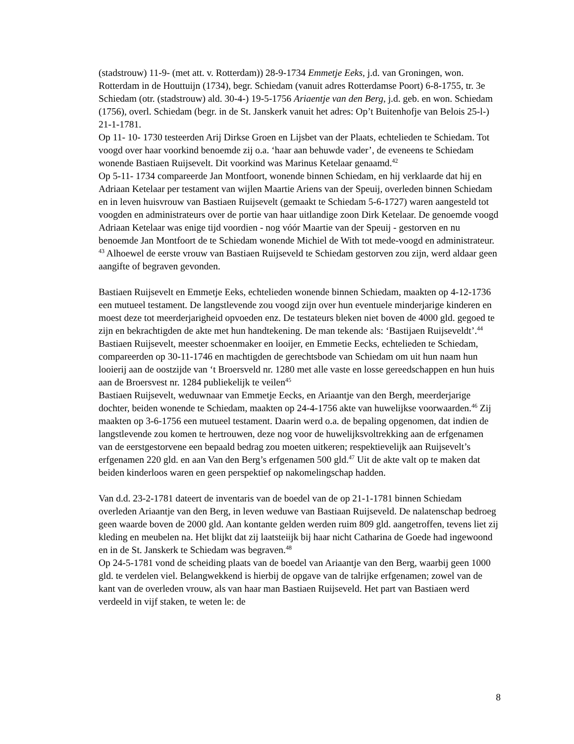(stadstrouw) 11-9- (met att. v. Rotterdam)) 28-9-1734 Emmetje Eeks, j.d. van Groningen, won. Rotterdam in de Houttuijn (1734), begr. Schiedam (vanuit adres Rotterdamse Poort) 6-8-1755, tr. 3e Schiedam (otr. (stadstrouw) ald. 30-4-) 19-5-1756 Ariaentje van den Berg, j.d. geb. en won. Schiedam (1756), overl. Schiedam (begr. in de St. Janskerk vanuit het adres: Op’t Buitenhofje van Belois 25-l-) 21-1-1781.
Op 11- 10- 1730 testeerden Arij Dirkse Groen en Lijsbet van der Plaats, echtelieden te Schiedam. Tot voogd over haar voorkind benoemde zij o.a. ‘haar aan behuwde vader’, de eveneens te Schiedam wonende Bastiaen Ruijsevelt. Dit voorkind was Marinus Ketelaar genaamd.<sup>42</sup>
Op 5-11- 1734 compareerde Jan Montfoort, wonende binnen Schiedam, en hij verklaarde dat hij en Adriaan Ketelaar per testament van wijlen Maartie Ariens van der Speuij, overleden binnen Schiedam en in leven huisvrouw van Bastiaen Ruijsevelt (gemaakt te Schiedam 5-6-1727) waren aangesteld tot voogden en administrateurs over de portie van haar uitlandige zoon Dirk Ketelaar. De genoemde voogd Adriaan Ketelaar was enige tijd voordien - nog vóór Maartie van der Speuij - gestorven en nu benoemde Jan Montfoort de te Schiedam wonende Michiel de With tot mede-voogd en administrateur. <sup>43</sup> Alhoewel de eerste vrouw van Bastiaen Ruijseveld te Schiedam gestorven zou zijn, werd aldaar geen aangifte of begraven gevonden.
Bastiaen Ruijsevelt en Emmetje Eeks, echtelieden wonende binnen Schiedam, maakten op 4-12-1736 een mutueel testament. De langstlevende zou voogd zijn over hun eventuele minderjarige kinderen en moest deze tot meerderjarigheid opvoeden enz. De testateurs bleken niet boven de 4000 gld. gegoed te zijn en bekrachtigden de akte met hun handtekening. De man tekende als: ‘Bastijaen Ruijseveldt’.<sup>44</sup>
Bastiaen Ruijsevelt, meester schoenmaker en looijer, en Emmetie Eecks, echtelieden te Schiedam, compareerden op 30-11-1746 en machtigden de gerechtsbode van Schiedam om uit hun naam hun looierij aan de oostzijde van ‘t Broersveld nr. 1280 met alle vaste en losse gereedschappen en hun huis aan de Broersvest nr. 1284 publiekelijk te veilen<sup>45</sup>
Bastiaen Ruijsevelt, weduwnaar van Emmetje Eecks, en Ariaantje van den Bergh, meerderjarige dochter, beiden wonende te Schiedam, maakten op 24-4-1756 akte van huwelijkse voorwaarden.<sup>46</sup> Zij maakten op 3-6-1756 een mutueel testament. Daarin werd o.a. de bepaling opgenomen, dat indien de langstlevende zou komen te hertrouwen, deze nog voor de huwelijksvoltrekking aan de erfgenamen van de eerstgestorvene een bepaald bedrag zou moeten uitkeren; respektievelijk aan Ruijsevelt’s erfgenamen 220 gld. en aan Van den Berg’s erfgenamen 500 gld.<sup>47</sup> Uit de akte valt op te maken dat beiden kinderloos waren en geen perspektief op nakomelingschap hadden.
Van d.d. 23-2-1781 dateert de inventaris van de boedel van de op 21-1-1781 binnen Schiedam overleden Ariaantje van den Berg, in leven weduwe van Bastiaan Ruijseveld. De nalatenschap bedroeg geen waarde boven de 2000 gld. Aan kontante gelden werden ruim 809 gld. aangetroffen, tevens liet zij kleding en meubelen na. Het blijkt dat zij laatsteiijk bij haar nicht Catharina de Goede had ingewoond en in de St. Janskerk te Schiedam was begraven.<sup>48</sup>
Op 24-5-1781 vond de scheiding plaats van de boedel van Ariaantje van den Berg, waarbij geen 1000 gld. te verdelen viel. Belangwekkend is hierbij de opgave van de talrijke erfgenamen; zowel van de kant van de overleden vrouw, als van haar man Bastiaen Ruijseveld. Het part van Bastiaen werd verdeeld in vijf staken, te weten le: de
8